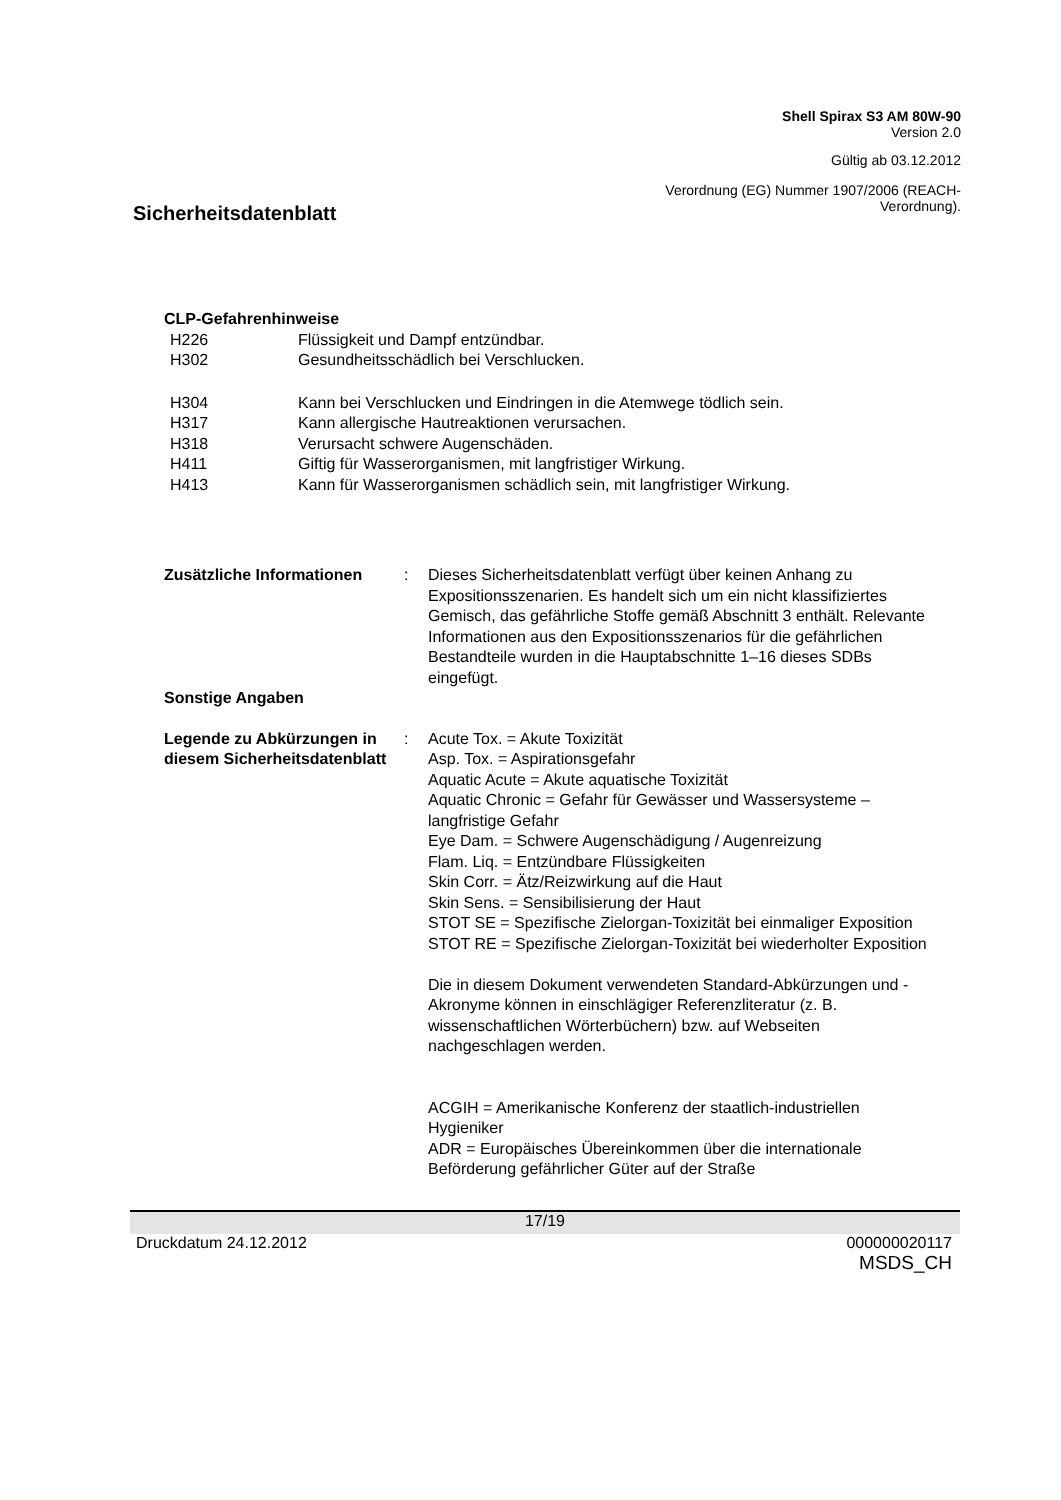Shell Spirax S3 AM 80W-90
Version 2.0
Gültig ab 03.12.2012
Sicherheitsdatenblatt
Verordnung (EG) Nummer 1907/2006 (REACH-
Verordnung).
CLP-Gefahrenhinweise
H226 Flüssigkeit und Dampf entzündbar.
H302 Gesundheitsschädlich bei Verschlucken.
H304 Kann bei Verschlucken und Eindringen in die Atemwege tödlich sein.
H317 Kann allergische Hautreaktionen verursachen.
H318 Verursacht schwere Augenschäden.
H411 Giftig für Wasserorganismen, mit langfristiger Wirkung.
H413 Kann für Wasserorganismen schädlich sein, mit langfristiger Wirkung.
Zusätzliche Informationen : Dieses Sicherheitsdatenblatt verfügt über keinen Anhang zu Expositionsszenarien. Es handelt sich um ein nicht klassifiziertes Gemisch, das gefährliche Stoffe gemäß Abschnitt 3 enthält. Relevante Informationen aus den Expositionsszenarios für die gefährlichen Bestandteile wurden in die Hauptabschnitte 1–16 dieses SDBs eingefügt.
Sonstige Angaben
Legende zu Abkürzungen in diesem Sicherheitsdatenblatt
: Acute Tox. = Akute Toxizität
Asp. Tox. = Aspirationsgefahr
Aquatic Acute = Akute aquatische Toxizität
Aquatic Chronic = Gefahr für Gewässer und Wassersysteme – langfristige Gefahr
Eye Dam. = Schwere Augenschädigung / Augenreizung
Flam. Liq. = Entzündbare Flüssigkeiten
Skin Corr. = Ätz/Reizwirkung auf die Haut
Skin Sens. = Sensibilisierung der Haut
STOT SE = Spezifische Zielorgan-Toxizität bei einmaliger Exposition
STOT RE = Spezifische Zielorgan-Toxizität bei wiederholter Exposition
Die in diesem Dokument verwendeten Standard-Abkürzungen und -Akronyme können in einschlägiger Referenzliteratur (z. B. wissenschaftlichen Wörterbüchern) bzw. auf Webseiten nachgeschlagen werden.
ACGIH = Amerikanische Konferenz der staatlich-industriellen Hygieniker
ADR = Europäisches Übereinkommen über die internationale Beförderung gefährlicher Güter auf der Straße
17/19
Druckdatum 24.12.2012 000000020117
MSDS_CH